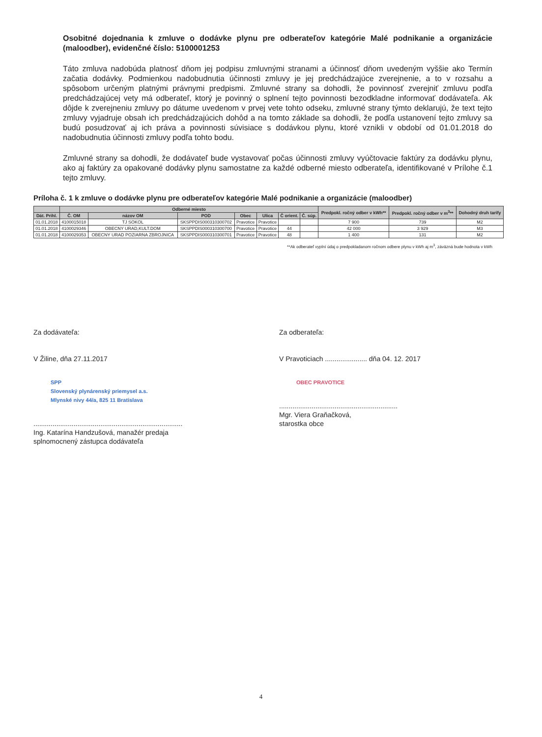Osobitné dojednania k zmluve o dodávke plynu pre odberateľov kategórie Malé podnikanie a organizácie (maloodber), evidenčné číslo: 5100001253
Táto zmluva nadobúda platnosť dňom jej podpisu zmluvnými stranami a účinnosť dňom uvedeným vyššie ako Termín začatia dodávky. Podmienkou nadobudnutia účinnosti zmluvy je jej predchádzajúce zverejnenie, a to v rozsahu a spôsobom určeným platnými právnymi predpismi. Zmluvné strany sa dohodli, že povinnosť zverejniť zmluvu podľa predchádzajúcej vety má odberateľ, ktorý je povinný o splnení tejto povinnosti bezodkladne informovať dodávateľa. Ak dôjde k zverejneniu zmluvy po dátume uvedenom v prvej vete tohto odseku, zmluvné strany týmto deklarujú, že text tejto zmluvy vyjadruje obsah ich predchádzajúcich dohôd a na tomto základe sa dohodli, že podľa ustanovení tejto zmluvy sa budú posudzovať aj ich práva a povinnosti súvisiace s dodávkou plynu, ktoré vznikli v období od 01.01.2018 do nadobudnutia účinnosti zmluvy podľa tohto bodu.
Zmluvné strany sa dohodli, že dodávateľ bude vystavovať počas účinnosti zmluvy vyúčtovacie faktúry za dodávku plynu, ako aj faktúry za opakované dodávky plynu samostatne za každé odberné miesto odberateľa, identifikované v Prílohe č.1 tejto zmluvy.
Príloha č. 1 k zmluve o dodávke plynu pre odberateľov kategórie Malé podnikanie a organizácie (maloodber)
| | Odberné miesto | | | | | | | Predpokl. ročný odber v kWh** | Predpokl. ročný odber v m<sup>3</sup>** | Dohodný druh tarify |
| --- | --- | --- | --- | --- | --- | --- | --- | --- | --- | --- |
| Dát. Prihl. | Č. OM | názov OM | POD | Obec | Ulica | Č orient. | Č. súp. | | | |
| 01.01.2018 | 4100015018 | TJ SOKOL | SKSPPDIS000310300702 | Pravotice | Pravotice | | | 7 900 | 739 | M2 |
| 01.01.2018 | 4100029346 | OBECNY URAD,KULT.DOM | SKSPPDIS000310300700 | Pravotice | Pravotice | 44 | | 42 000 | 3 929 | M3 |
| 01.01.2018 | 4100029353 | OBECNY URAD POZIARNA ZBROJNICA | SKSPPDIS000310300701 | Pravotice | Pravotice | 48 | | 1 400 | 131 | M2 |
**Ak odberateľ vyplní údaj o predpokladanom ročnom odbere plynu v kWh aj m<sup>3</sup>, záväzná bude hodnota v kWh
Za dodávateľa:
V Žiline, dňa 27.11.2017
SPP
Slovenský plynárenský priemysel a.s.
Mlynské nivy 44/a, 825 11 Bratislava
..............................................................................
Ing. Katarína Handzušová, manažér predaja
splnomocnený zástupca dodávateľa
Za odberateľa:
V Pravoticiach ...................... dňa 04. 12. 2017
OBEC PRAVOTICE
..............................................................
Mgr. Viera Graňačková,
starostka obce
4